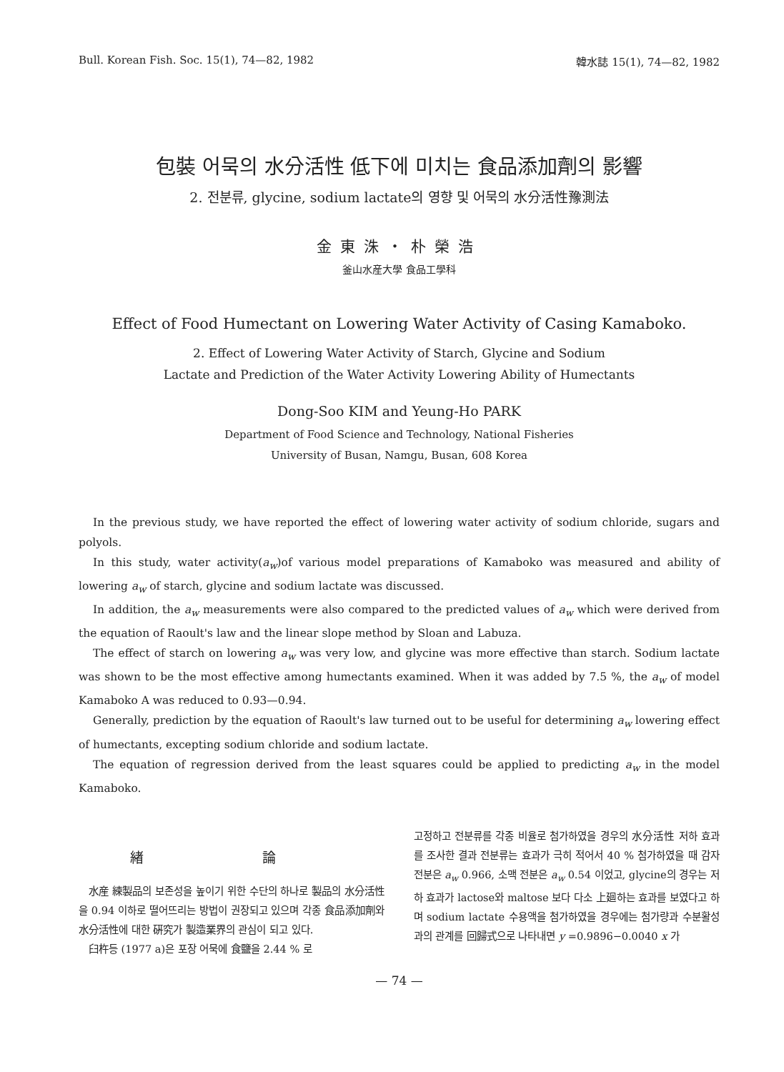Bull. Korean Fish. Soc. 15(1), 74—82, 1982 韓水誌 15(1), 74—82, 1982
包裝 어묵의 水分活性 低下에 미치는 食品添加劑의 影響
2. 전분류, glycine, sodium lactate의 영향 및 어묵의 水分活性豫測法
金東洙・朴榮浩
釜山水産大學 食品工學科
Effect of Food Humectant on Lowering Water Activity of Casing Kamaboko.
2. Effect of Lowering Water Activity of Starch, Glycine and Sodium
Lactate and Prediction of the Water Activity Lowering Ability of Humectants
Dong-Soo KIM and Yeung-Ho PARK
Department of Food Science and Technology, National Fisheries
University of Busan, Namgu, Busan, 608 Korea
In the previous study, we have reported the effect of lowering water activity of sodium chloride, sugars and polyols.
In this study, water activity(a<sub>w</sub>)of various model preparations of Kamaboko was measured and ability of lowering a<sub>w</sub> of starch, glycine and sodium lactate was discussed.
In addition, the a<sub>w</sub> measurements were also compared to the predicted values of a<sub>w</sub> which were derived from the equation of Raoult's law and the linear slope method by Sloan and Labuza.
The effect of starch on lowering a<sub>w</sub> was very low, and glycine was more effective than starch. Sodium lactate was shown to be the most effective among humectants examined. When it was added by 7.5 %, the a<sub>w</sub> of model Kamaboko A was reduced to 0.93—0.94.
Generally, prediction by the equation of Raoult's law turned out to be useful for determining a<sub>w</sub> lowering effect of humectants, excepting sodium chloride and sodium lactate.
The equation of regression derived from the least squares could be applied to predicting a<sub>w</sub> in the model Kamaboko.
緖 論
水産 練製品의 보존성을 높이기 위한 수단의 하나로 製品의 水分活性을 0.94 이하로 떨어뜨리는 방법이 권장되고 있으며 각종 食品添加劑와 水分活性에 대한 硏究가 製造業界의 관심이 되고 있다.
臼杵등 (1977 a)은 포장 어묵에 食鹽을 2.44 % 로
고정하고 전분류를 각종 비율로 첨가하였을 경우의 水分活性 저하 효과를 조사한 결과 전분류는 효과가 극히 적어서 40 % 첨가하였을 때 감자 전분은 a<sub>w</sub> 0.966, 소맥 전분은 a<sub>w</sub> 0.54 이었고, glycine의 경우는 저하 효과가 lactose와 maltose 보다 다소 上廻하는 효과를 보였다고 하며 sodium lactate 수용액을 첨가하였을 경우에는 첨가량과 수분활성과의 관계를 回歸式으로 나타내면 y =0.9896−0.0040 x 가
— 74 —